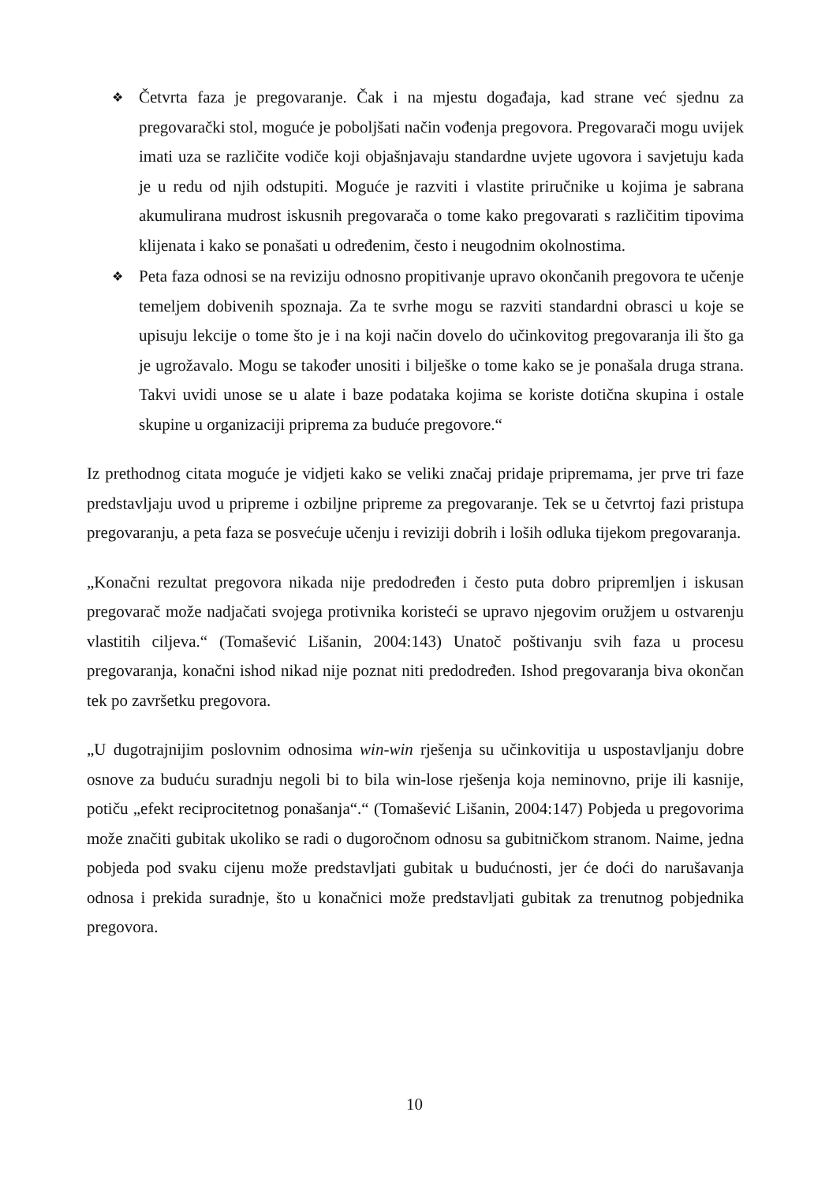❖ Četvrta faza je pregovaranje. Čak i na mjestu događaja, kad strane već sjednu za pregovarački stol, moguće je poboljšati način vođenja pregovora. Pregovarači mogu uvijek imati uza se različite vodiče koji objašnjavaju standardne uvjete ugovora i savjetuju kada je u redu od njih odstupiti. Moguće je razviti i vlastite priručnike u kojima je sabrana akumulirana mudrost iskusnih pregovarača o tome kako pregovarati s različitim tipovima klijenata i kako se ponašati u određenim, često i neugodnim okolnostima.
❖ Peta faza odnosi se na reviziju odnosno propitivanje upravo okončanih pregovora te učenje temeljem dobivenih spoznaja. Za te svrhe mogu se razviti standardni obrasci u koje se upisuju lekcije o tome što je i na koji način dovelo do učinkovitog pregovaranja ili što ga je ugrožavalo. Mogu se također unositi i bilješke o tome kako se je ponašala druga strana. Takvi uvidi unose se u alate i baze podataka kojima se koriste dotična skupina i ostale skupine u organizaciji priprema za buduće pregovore.“
Iz prethodnog citata moguće je vidjeti kako se veliki značaj pridaje pripremama, jer prve tri faze predstavljaju uvod u pripreme i ozbiljne pripreme za pregovaranje. Tek se u četvrtoj fazi pristupa pregovaranju, a peta faza se posvećuje učenju i reviziji dobrih i loših odluka tijekom pregovaranja.
„Konačni rezultat pregovora nikada nije predodređen i često puta dobro pripremljen i iskusan pregovarač može nadjačati svojega protivnika koristeći se upravo njegovim oružjem u ostvarenju vlastitih ciljeva.“ (Tomašević Lišanin, 2004:143) Unatoč poštivanju svih faza u procesu pregovaranja, konačni ishod nikad nije poznat niti predodređen. Ishod pregovaranja biva okončan tek po završetku pregovora.
„U dugotrajnijim poslovnim odnosima win-win rješenja su učinkovitija u uspostavljanju dobre osnove za buduću suradnju negoli bi to bila win-lose rješenja koja neminovno, prije ili kasnije, potiču „efekt reciprocitetnog ponašanja“.“ (Tomašević Lišanin, 2004:147) Pobjeda u pregovorima može značiti gubitak ukoliko se radi o dugoročnom odnosu sa gubitničkom stranom. Naime, jedna pobjeda pod svaku cijenu može predstavljati gubitak u budućnosti, jer će doći do narušavanja odnosa i prekida suradnje, što u konačnici može predstavljati gubitak za trenutnog pobjednika pregovora.
10